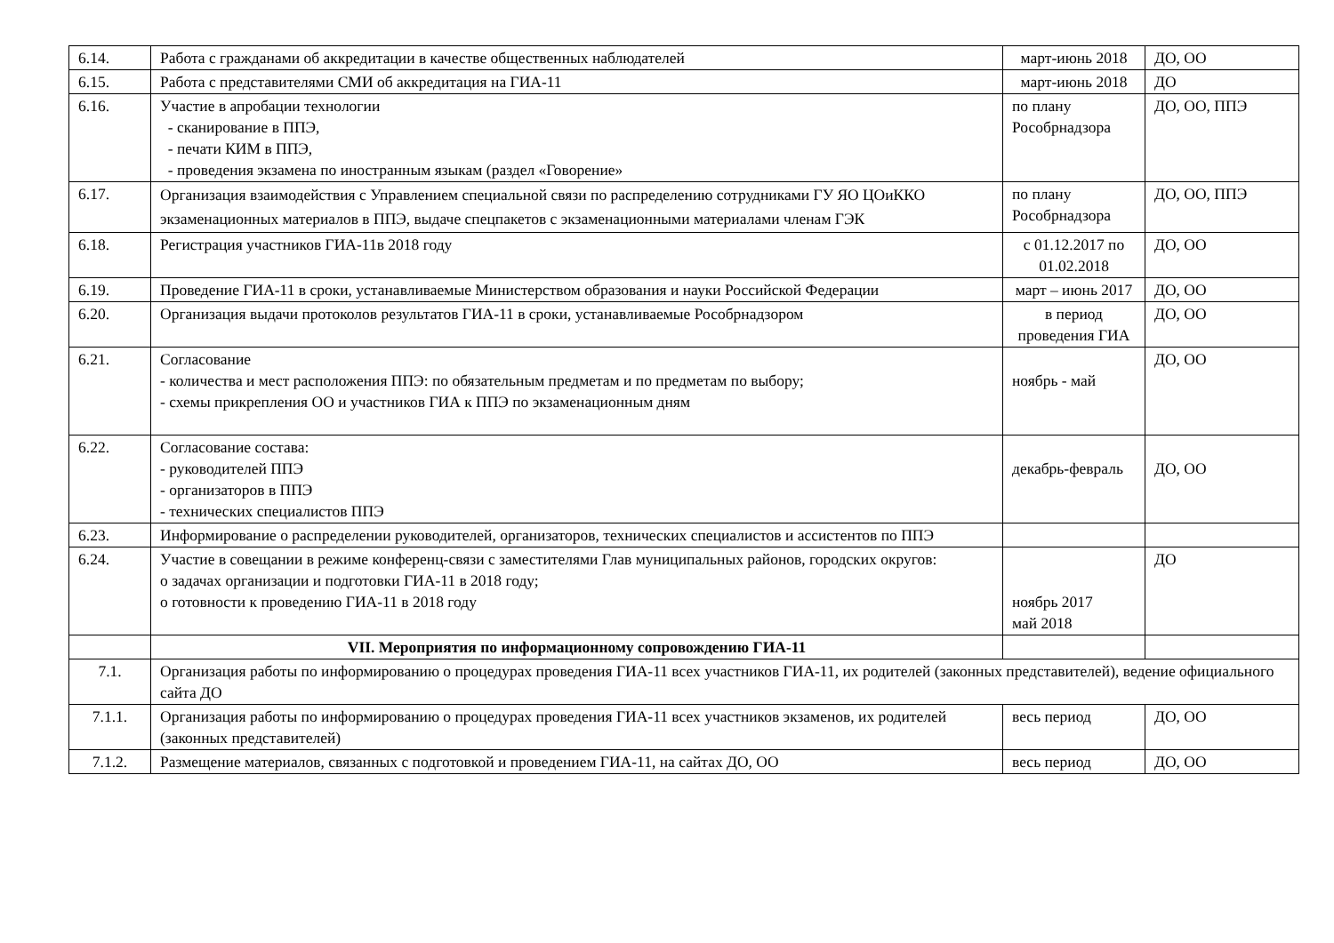| 6.14. | Работа с гражданами об аккредитации в качестве общественных наблюдателей | март-июнь 2018 | ДО, ОО |
| 6.15. | Работа с представителями СМИ об аккредитация на ГИА-11 | март-июнь 2018 | ДО |
| 6.16. | Участие в апробации технологии - сканирование в ППЭ, - печати КИМ в ППЭ, - проведения экзамена по иностранным языкам (раздел «Говорение» | по плану Рособрнадзора | ДО, ОО, ППЭ |
| 6.17. | Организация взаимодействия с Управлением специальной связи по распределению сотрудниками ГУ ЯО ЦОиККО экзаменационных материалов в ППЭ, выдаче спецпакетов с экзаменационными материалами членам ГЭК | по плану Рособрнадзора | ДО, ОО, ППЭ |
| 6.18. | Регистрация участников ГИА-11в 2018 году | с 01.12.2017 по 01.02.2018 | ДО, ОО |
| 6.19. | Проведение ГИА-11 в сроки, устанавливаемые Министерством образования и науки Российской Федерации | март – июнь 2017 | ДО, ОО |
| 6.20. | Организация выдачи протоколов результатов ГИА-11 в сроки, устанавливаемые Рособрнадзором | в период проведения ГИА | ДО, ОО |
| 6.21. | Согласование - количества и мест расположения ППЭ: по обязательным предметам и по предметам по выбору; - схемы прикрепления ОО и участников ГИА к ППЭ по экзаменационным дням | ноябрь - май | ДО, ОО |
| 6.22. | Согласование состава: - руководителей ППЭ - организаторов в ППЭ - технических специалистов ППЭ | декабрь-февраль | ДО, ОО |
| 6.23. | Информирование о распределении руководителей, организаторов, технических специалистов и ассистентов по ППЭ | | |
| 6.24. | Участие в совещании в режиме конференц-связи с заместителями Глав муниципальных районов, городских округов: о задачах организации и подготовки ГИА-11 в 2018 году; о готовности к проведению ГИА-11 в 2018 году | ноябрь 2017 май 2018 | ДО |
| | VII. Мероприятия по информационному сопровождению ГИА-11 | | |
| 7.1. | Организация работы по информированию о процедурах проведения ГИА-11 всех участников ГИА-11, их родителей (законных представителей), ведение официального сайта ДО | | |
| 7.1.1. | Организация работы по информированию о процедурах проведения ГИА-11 всех участников экзаменов, их родителей (законных представителей) | весь период | ДО, ОО |
| 7.1.2. | Размещение материалов, связанных с подготовкой и проведением ГИА-11, на сайтах ДО, ОО | весь период | ДО, ОО |